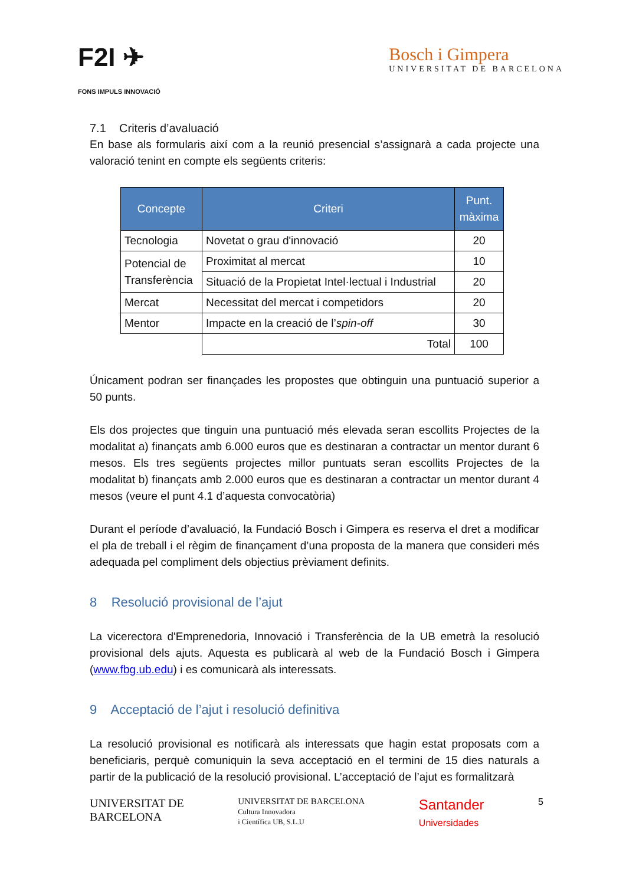F2I ✈
FONS IMPULS INNOVACIÓ
Bosch i Gimpera
UNIVERSITAT DE BARCELONA
7.1 Criteris d’avaluació
En base als formularis així com a la reunió presencial s’assignarà a cada projecte una valoració tenint en compte els següents criteris:
| Concepte | Criteri | Punt. màxima |
| --- | --- | --- |
| Tecnologia | Novetat o grau d'innovació | 20 |
| Potencial de Transferència | Proximitat al mercat | 10 |
| | Situació de la Propietat Intel·lectual i Industrial | 20 |
| Mercat | Necessitat del mercat i competidors | 20 |
| Mentor | Impacte en la creació de l’ spin-off | 30 |
| | Total | 100 |
Únicament podran ser finançades les propostes que obtinguin una puntuació superior a 50 punts.
Els dos projectes que tinguin una puntuació més elevada seran escollits Projectes de la modalitat a) finançats amb 6.000 euros que es destinaran a contractar un mentor durant 6 mesos. Els tres següents projectes millor puntuats seran escollits Projectes de la modalitat b) finançats amb 2.000 euros que es destinaran a contractar un mentor durant 4 mesos (veure el punt 4.1 d’aquesta convocatòria)
Durant el període d’avaluació, la Fundació Bosch i Gimpera es reserva el dret a modificar el pla de treball i el règim de finançament d’una proposta de la manera que consideri més adequada pel compliment dels objectius prèviament definits.
8 Resolució provisional de l’ajut
La vicerectora d'Emprenedoria, Innovació i Transferència de la UB emetrà la resolució provisional dels ajuts. Aquesta es publicarà al web de la Fundació Bosch i Gimpera (www.fbg.ub.edu) i es comunicarà als interessats.
9 Acceptació de l’ajut i resolució definitiva
La resolució provisional es notificarà als interessats que hagin estat proposats com a beneficiaris, perquè comuniquin la seva acceptació en el termini de 15 dies naturals a partir de la publicació de la resolució provisional. L’acceptació de l’ajut es formalitzarà
UNIVERSITAT DE
BARCELONA
UNIVERSITAT DE BARCELONA
Cultura Innovadora
i Científica UB, S.L.U
Santander
Universidades
5